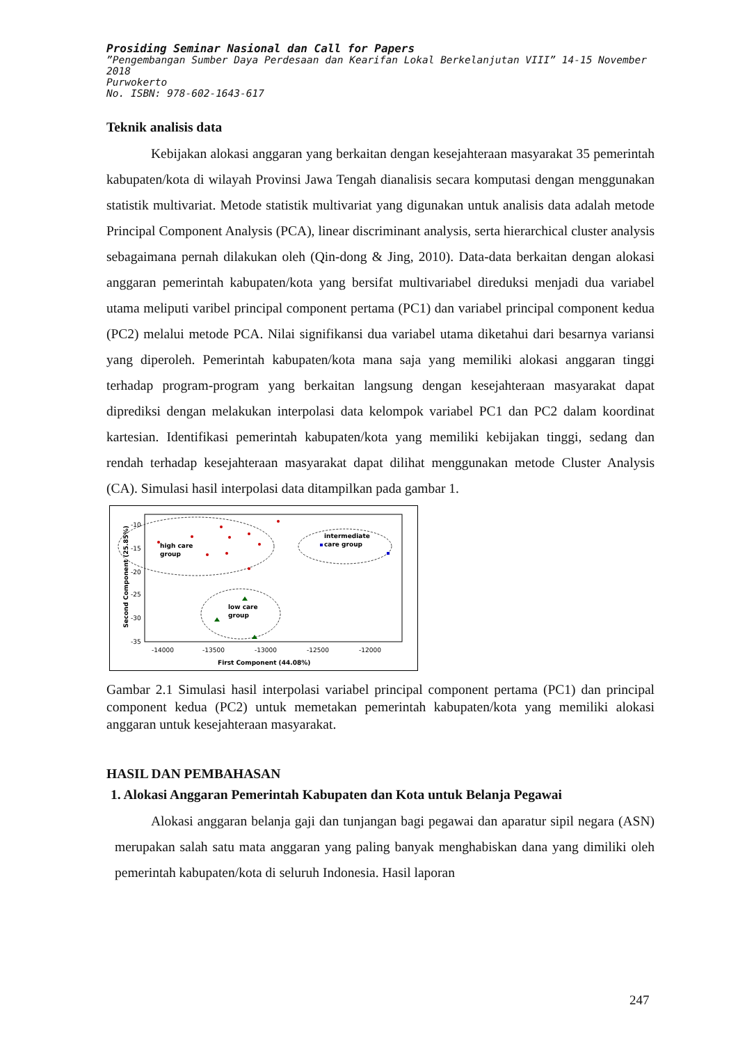Prosiding Seminar Nasional dan Call for Papers
”Pengembangan Sumber Daya Perdesaan dan Kearifan Lokal Berkelanjutan VIII” 14-15 November 2018
Purwokerto
No. ISBN: 978-602-1643-617
Teknik analisis data
Kebijakan alokasi anggaran yang berkaitan dengan kesejahteraan masyarakat 35 pemerintah kabupaten/kota di wilayah Provinsi Jawa Tengah dianalisis secara komputasi dengan menggunakan statistik multivariat. Metode statistik multivariat yang digunakan untuk analisis data adalah metode Principal Component Analysis (PCA), linear discriminant analysis, serta hierarchical cluster analysis sebagaimana pernah dilakukan oleh (Qin-dong & Jing, 2010). Data-data berkaitan dengan alokasi anggaran pemerintah kabupaten/kota yang bersifat multivariabel direduksi menjadi dua variabel utama meliputi varibel principal component pertama (PC1) dan variabel principal component kedua (PC2) melalui metode PCA. Nilai signifikansi dua variabel utama diketahui dari besarnya variansi yang diperoleh. Pemerintah kabupaten/kota mana saja yang memiliki alokasi anggaran tinggi terhadap program-program yang berkaitan langsung dengan kesejahteraan masyarakat dapat diprediksi dengan melakukan interpolasi data kelompok variabel PC1 dan PC2 dalam koordinat kartesian. Identifikasi pemerintah kabupaten/kota yang memiliki kebijakan tinggi, sedang dan rendah terhadap kesejahteraan masyarakat dapat dilihat menggunakan metode Cluster Analysis (CA). Simulasi hasil interpolasi data ditampilkan pada gambar 1.
high care
group
intermediate
care group
low care
group
-10
-15
-20
-25
-30
-35
-14000
-13500
-13000
-12500
-12000
First Component (44.08%)
Second Component (25.85%)
Gambar 2.1 Simulasi hasil interpolasi variabel principal component pertama (PC1) dan principal component kedua (PC2) untuk memetakan pemerintah kabupaten/kota yang memiliki alokasi anggaran untuk kesejahteraan masyarakat.
HASIL DAN PEMBAHASAN
1. Alokasi Anggaran Pemerintah Kabupaten dan Kota untuk Belanja Pegawai
Alokasi anggaran belanja gaji dan tunjangan bagi pegawai dan aparatur sipil negara (ASN) merupakan salah satu mata anggaran yang paling banyak menghabiskan dana yang dimiliki oleh pemerintah kabupaten/kota di seluruh Indonesia. Hasil laporan
247